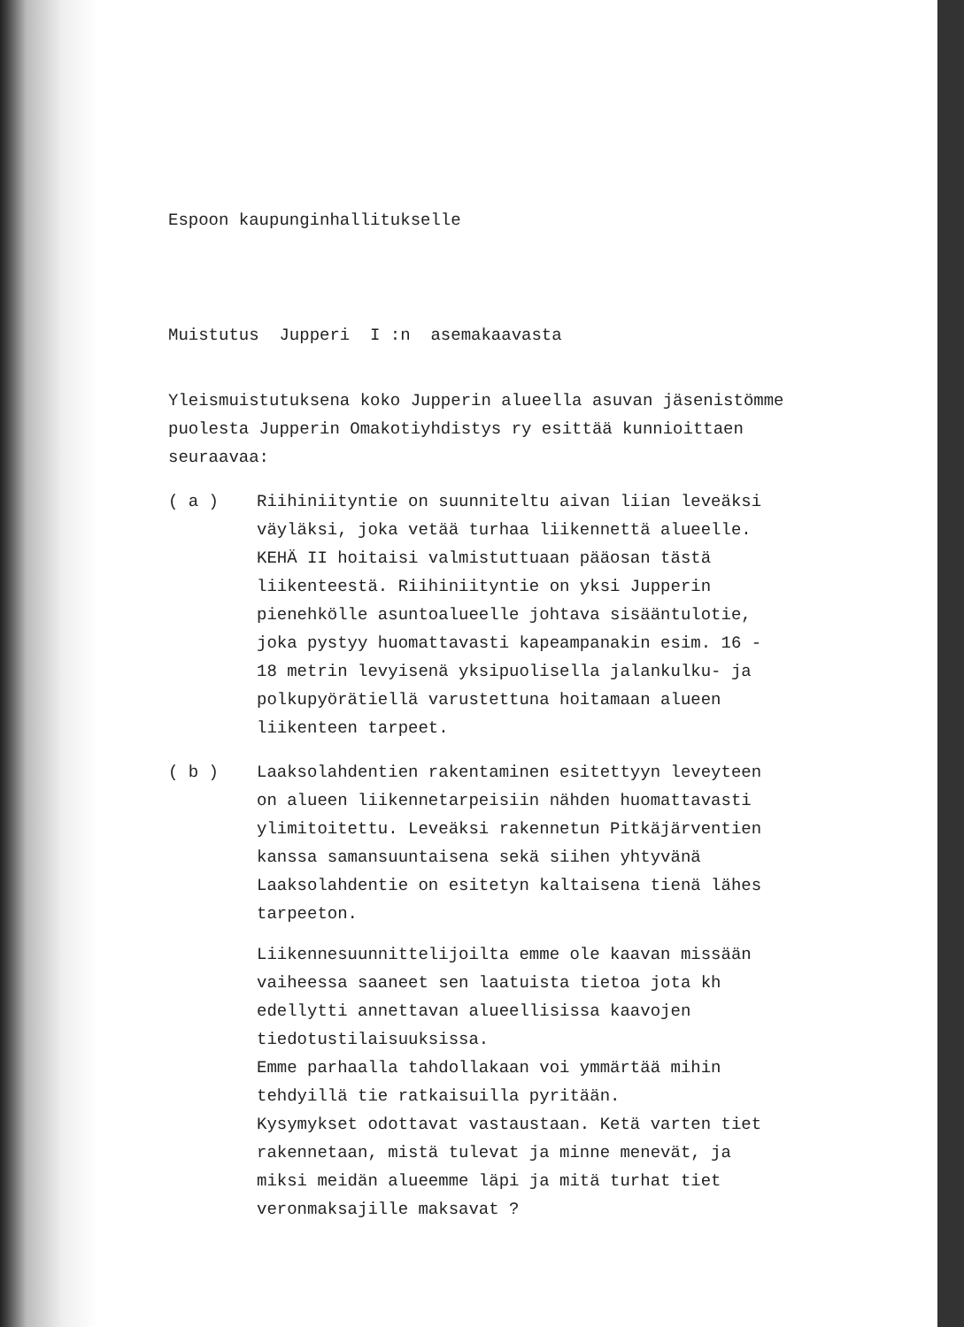Espoon kaupunginhallitukselle
Muistutus Jupperi I :n asemakaavasta
Yleismuistutuksena koko Jupperin alueella asuvan jäsenistömme puolesta Jupperin Omakotiyhdistys ry esittää kunnioittaen seuraavaa:
( a ) Riihiniityntie on suunniteltu aivan liian leveäksi väyläksi, joka vetää turhaa liikennettä alueelle. KEHÄ II hoitaisi valmistuttuaan pääosan tästä liikenteestä. Riihiniityntie on yksi Jupperin pienehkölle asuntoalueelle johtava sisääntulotie, joka pystyy huomattavasti kapeampanakin esim. 16 - 18 metrin levyisenä yksipuolisella jalankulku- ja polkupyörätiellä varustettuna hoitamaan alueen liikenteen tarpeet.
( b ) Laaksolahdentien rakentaminen esitettyyn leveyteen on alueen liikennetarpeisiin nähden huomattavasti ylimitoitettu. Leveäksi rakennetun Pitkäjärventien kanssa samansuuntaisena sekä siihen yhtyvänä Laaksolahdentie on esitetyn kaltaisena tienä lähes tarpeeton.
Liikennesuunnittelijoilta emme ole kaavan missään vaiheessa saaneet sen laatuista tietoa jota kh edellytti annettavan alueellisissa kaavojen tiedotustilaisuuksissa.
Emme parhaalla tahdollakaan voi ymmärtää mihin tehdyillä tie ratkaisuilla pyritään.
Kysymykset odottavat vastaustaan. Ketä varten tiet rakennetaan, mistä tulevat ja minne menevät, ja miksi meidän alueemme läpi ja mitä turhat tiet veronmaksajille maksavat ?